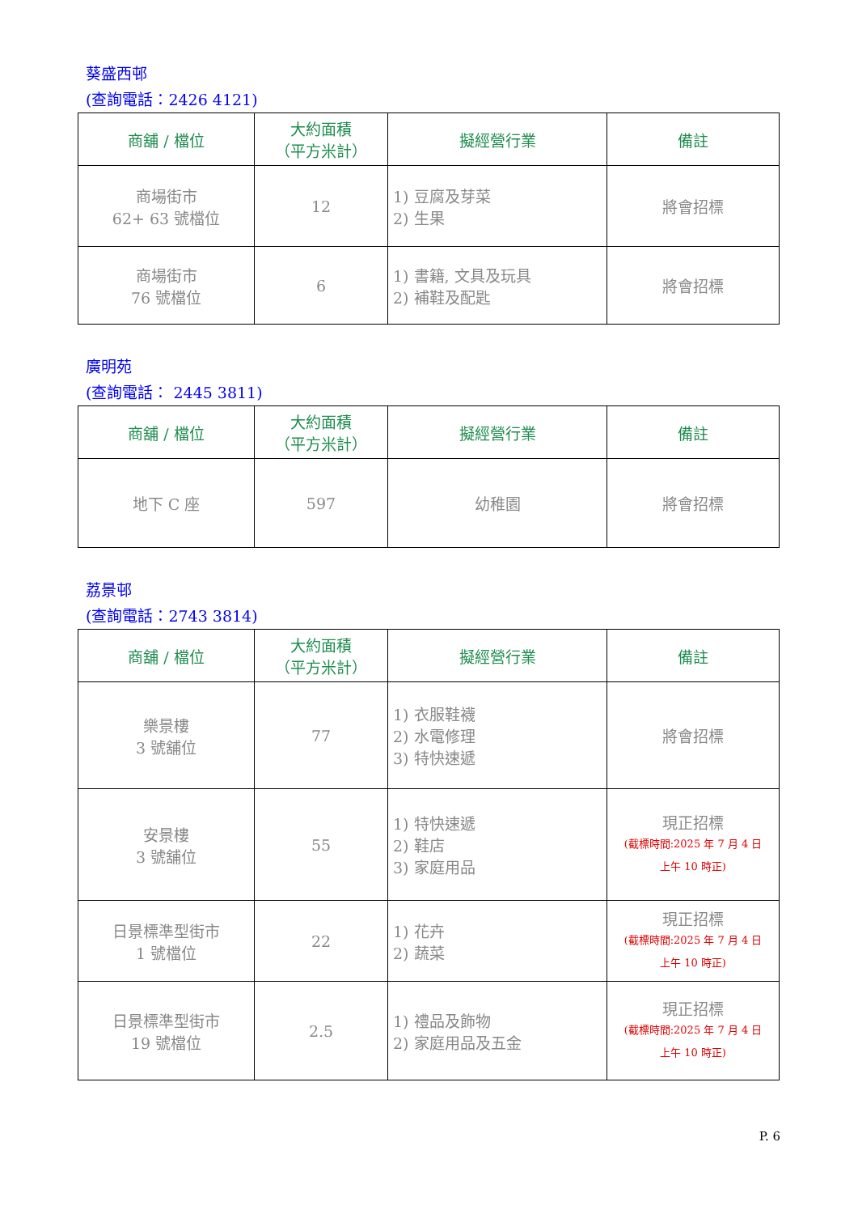葵盛西邨
(查詢電話：2426 4121)
| 商舖 / 檔位 | 大約面積 （平方米計） | 擬經營行業 | 備註 |
| --- | --- | --- | --- |
| 商場街市 62+ 63 號檔位 | 12 | 1) 豆腐及芽菜 2) 生果 | 將會招標 |
| 商場街市 76 號檔位 | 6 | 1) 書籍, 文具及玩具 2) 補鞋及配匙 | 將會招標 |
廣明苑
(查詢電話： 2445 3811)
| 商舖 / 檔位 | 大約面積 （平方米計） | 擬經營行業 | 備註 |
| --- | --- | --- | --- |
| 地下 C 座 | 597 | 幼稚園 | 將會招標 |
荔景邨
(查詢電話：2743 3814)
| 商舖 / 檔位 | 大約面積 （平方米計） | 擬經營行業 | 備註 |
| --- | --- | --- | --- |
| 樂景樓 3 號舖位 | 77 | 1) 衣服鞋襪 2) 水電修理 3) 特快速遞 | 將會招標 |
| 安景樓 3 號舖位 | 55 | 1) 特快速遞 2) 鞋店 3) 家庭用品 | 現正招標 (截標時間:2025 年 7 月 4 日 上午 10 時正) |
| 日景標準型街市 1 號檔位 | 22 | 1) 花卉 2) 蔬菜 | 現正招標 (截標時間:2025 年 7 月 4 日 上午 10 時正) |
| 日景標準型街市 19 號檔位 | 2.5 | 1) 禮品及飾物 2) 家庭用品及五金 | 現正招標 (截標時間:2025 年 7 月 4 日 上午 10 時正) |
P. 6